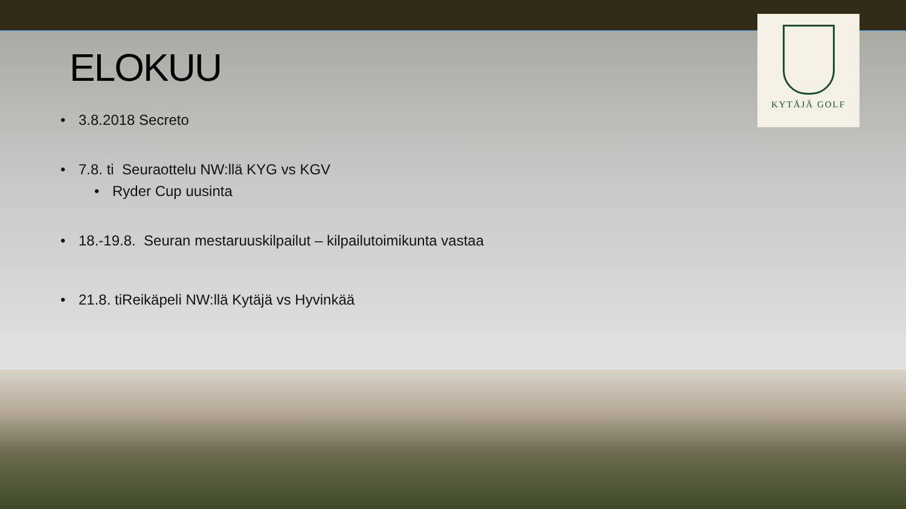KYTÄJÄ GOLF
ELOKUU
• 3.8.2018 Secreto
• 7.8. ti Seuraottelu NW:llä KYG vs KGV
• Ryder Cup uusinta
• 18.-19.8. Seuran mestaruuskilpailut – kilpailutoimikunta vastaa
• 21.8. tiReikäpeli NW:llä Kytäjä vs Hyvinkää